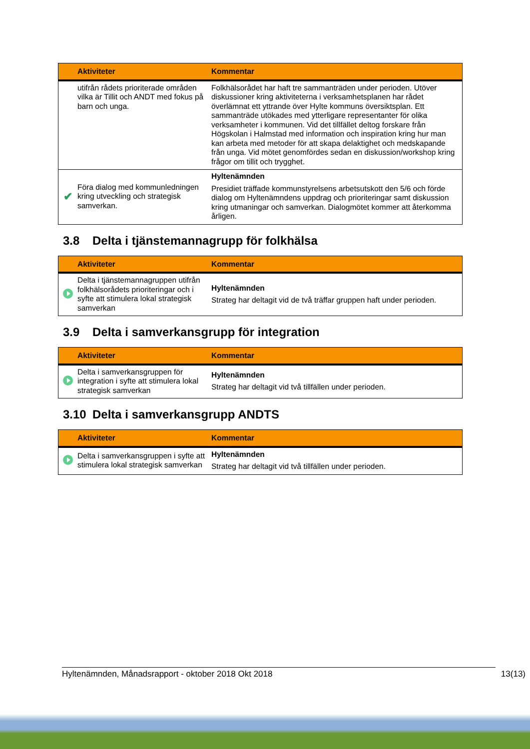| | Aktiviteter | Kommentar |
| --- | --- | --- |
| | utifrån rådets prioriterade områden vilka är Tillit och ANDT med fokus på barn och unga. | Folkhälsorådet har haft tre sammanträden under perioden. Utöver diskussioner kring aktiviteterna i verksamhetsplanen har rådet överlämnat ett yttrande över Hylte kommuns översiktsplan. Ett sammanträde utökades med ytterligare representanter för olika verksamheter i kommunen. Vid det tillfället deltog forskare från Högskolan i Halmstad med information och inspiration kring hur man kan arbeta med metoder för att skapa delaktighet och medskapande från unga. Vid mötet genomfördes sedan en diskussion/workshop kring frågor om tillit och trygghet. |
| ✔ | Föra dialog med kommunledningen kring utveckling och strategisk samverkan. | Hyltenämnden Presidiet träffade kommunstyrelsens arbetsutskott den 5/6 och förde dialog om Hyltenämndens uppdrag och prioriteringar samt diskussion kring utmaningar och samverkan. Dialogmötet kommer att återkomma årligen. |
3.8 Delta i tjänstemannagrupp för folkhälsa
| | Aktiviteter | Kommentar |
| --- | --- | --- |
| | Delta i tjänstemannagruppen utifrån folkhälsorådets prioriteringar och i syfte att stimulera lokal strategisk samverkan | Hyltenämnden Strateg har deltagit vid de två träffar gruppen haft under perioden. |
3.9 Delta i samverkansgrupp för integration
| | Aktiviteter | Kommentar |
| --- | --- | --- |
| | Delta i samverkansgruppen för integration i syfte att stimulera lokal strategisk samverkan | Hyltenämnden Strateg har deltagit vid två tillfällen under perioden. |
3.10 Delta i samverkansgrupp ANDTS
| | Aktiviteter | Kommentar |
| --- | --- | --- |
| | Delta i samverkansgruppen i syfte att stimulera lokal strategisk samverkan | Hyltenämnden Strateg har deltagit vid två tillfällen under perioden. |
Hyltenämnden, Månadsrapport - oktober 2018 Okt 2018 13(13)